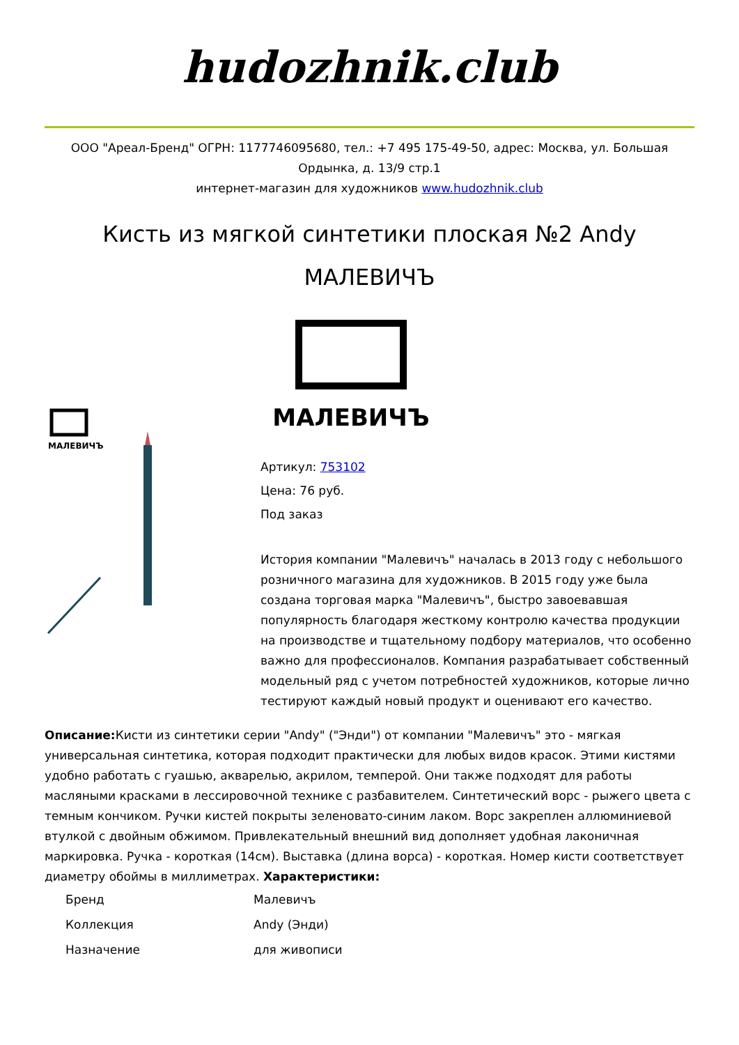hudozhnik.club
ООО "Ареал-Бренд" ОГРН: 1177746095680, тел.: +7 495 175-49-50, адрес: Москва, ул. Большая Ордынка, д. 13/9 стр.1
интернет-магазин для художников www.hudozhnik.club
Кисть из мягкой синтетики плоская №2 Andy МАЛЕВИЧЪ
МАЛЕВИЧЪ
МАЛЕВИЧЪ
Артикул: 753102
Цена: 76 руб.
Под заказ
История компании "Малевичъ" началась в 2013 году с небольшого розничного магазина для художников. В 2015 году уже была создана торговая марка "Малевичъ", быстро завоевавшая популярность благодаря жесткому контролю качества продукции на производстве и тщательному подбору материалов, что особенно важно для профессионалов. Компания разрабатывает собственный модельный ряд с учетом потребностей художников, которые лично тестируют каждый новый продукт и оценивают его качество.
Описание: Кисти из синтетики серии "Andy" ("Энди") от компании "Малевичъ" это - мягкая универсальная синтетика, которая подходит практически для любых видов красок. Этими кистями удобно работать с гуашью, акварелью, акрилом, темперой. Они также подходят для работы масляными красками в лессировочной технике с разбавителем. Синтетический ворс - рыжего цвета с темным кончиком. Ручки кистей покрыты зеленовато-синим лаком. Ворс закреплен аллюминиевой втулкой с двойным обжимом. Привлекательный внешний вид дополняет удобная лаконичная маркировка. Ручка - короткая (14см). Выставка (длина ворса) - короткая. Номер кисти соответствует диаметру обоймы в миллиметрах. Характеристики:
| Бренд | Малевичъ |
| Коллекция | Andy (Энди) |
| Назначение | для живописи |